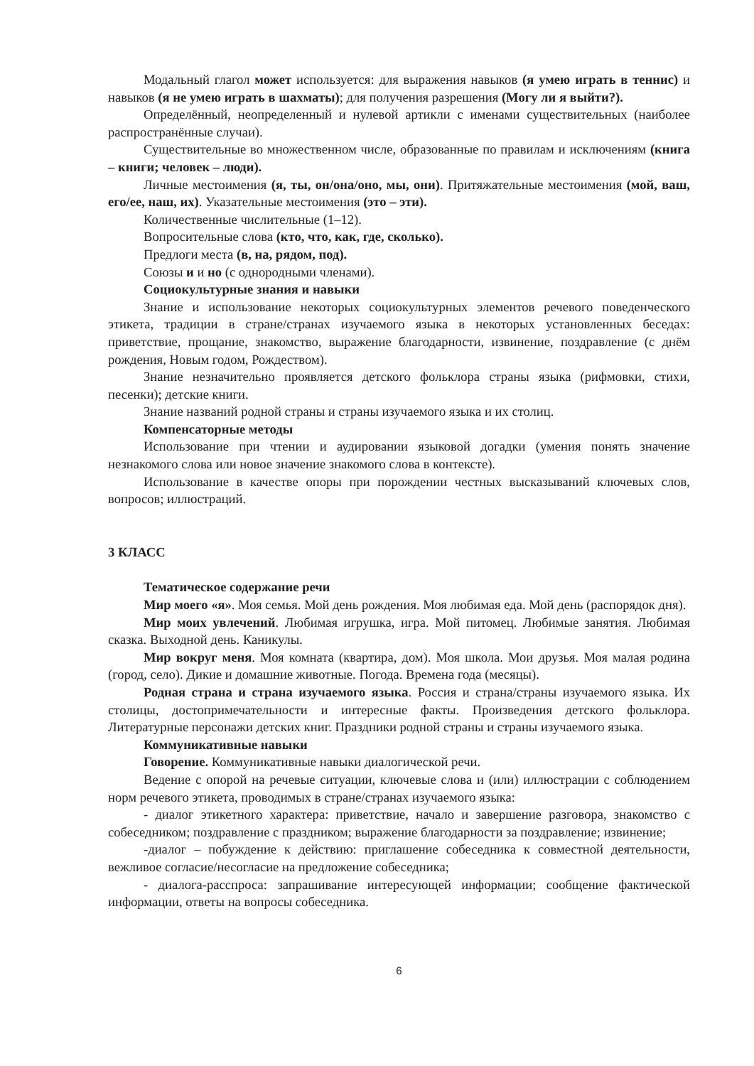Модальный глагол может используется: для выражения навыков (я умею играть в теннис) и навыков (я не умею играть в шахматы); для получения разрешения (Могу ли я выйти?).
Определённый, неопределенный и нулевой артикли с именами существительных (наиболее распространённые случаи).
Существительные во множественном числе, образованные по правилам и исключениям (книга – книги; человек – люди).
Личные местоимения (я, ты, он/она/оно, мы, они). Притяжательные местоимения (мой, ваш, его/ее, наш, их). Указательные местоимения (это – эти).
Количественные числительные (1–12).
Вопросительные слова (кто, что, как, где, сколько).
Предлоги места (в, на, рядом, под).
Союзы и и но (с однородными членами).
Социокультурные знания и навыки
Знание и использование некоторых социокультурных элементов речевого поведенческого этикета, традиции в стране/странах изучаемого языка в некоторых установленных беседах: приветствие, прощание, знакомство, выражение благодарности, извинение, поздравление (с днём рождения, Новым годом, Рождеством).
Знание незначительно проявляется детского фольклора страны языка (рифмовки, стихи, песенки); детские книги.
Знание названий родной страны и страны изучаемого языка и их столиц.
Компенсаторные методы
Использование при чтении и аудировании языковой догадки (умения понять значение незнакомого слова или новое значение знакомого слова в контексте).
Использование в качестве опоры при порождении честных высказываний ключевых слов, вопросов; иллюстраций.
3 КЛАСС
Тематическое содержание речи
Мир моего «я». Моя семья. Мой день рождения. Моя любимая еда. Мой день (распорядок дня).
Мир моих увлечений. Любимая игрушка, игра. Мой питомец. Любимые занятия. Любимая сказка. Выходной день. Каникулы.
Мир вокруг меня. Моя комната (квартира, дом). Моя школа. Мои друзья. Моя малая родина (город, село). Дикие и домашние животные. Погода. Времена года (месяцы).
Родная страна и страна изучаемого языка. Россия и страна/страны изучаемого языка. Их столицы, достопримечательности и интересные факты. Произведения детского фольклора. Литературные персонажи детских книг. Праздники родной страны и страны изучаемого языка.
Коммуникативные навыки
Говорение. Коммуникативные навыки диалогической речи.
Ведение с опорой на речевые ситуации, ключевые слова и (или) иллюстрации с соблюдением норм речевого этикета, проводимых в стране/странах изучаемого языка:
- диалог этикетного характера: приветствие, начало и завершение разговора, знакомство с собеседником; поздравление с праздником; выражение благодарности за поздравление; извинение;
-диалог – побуждение к действию: приглашение собеседника к совместной деятельности, вежливое согласие/несогласие на предложение собеседника;
- диалога-расспроса: запрашивание интересующей информации; сообщение фактической информации, ответы на вопросы собеседника.
6